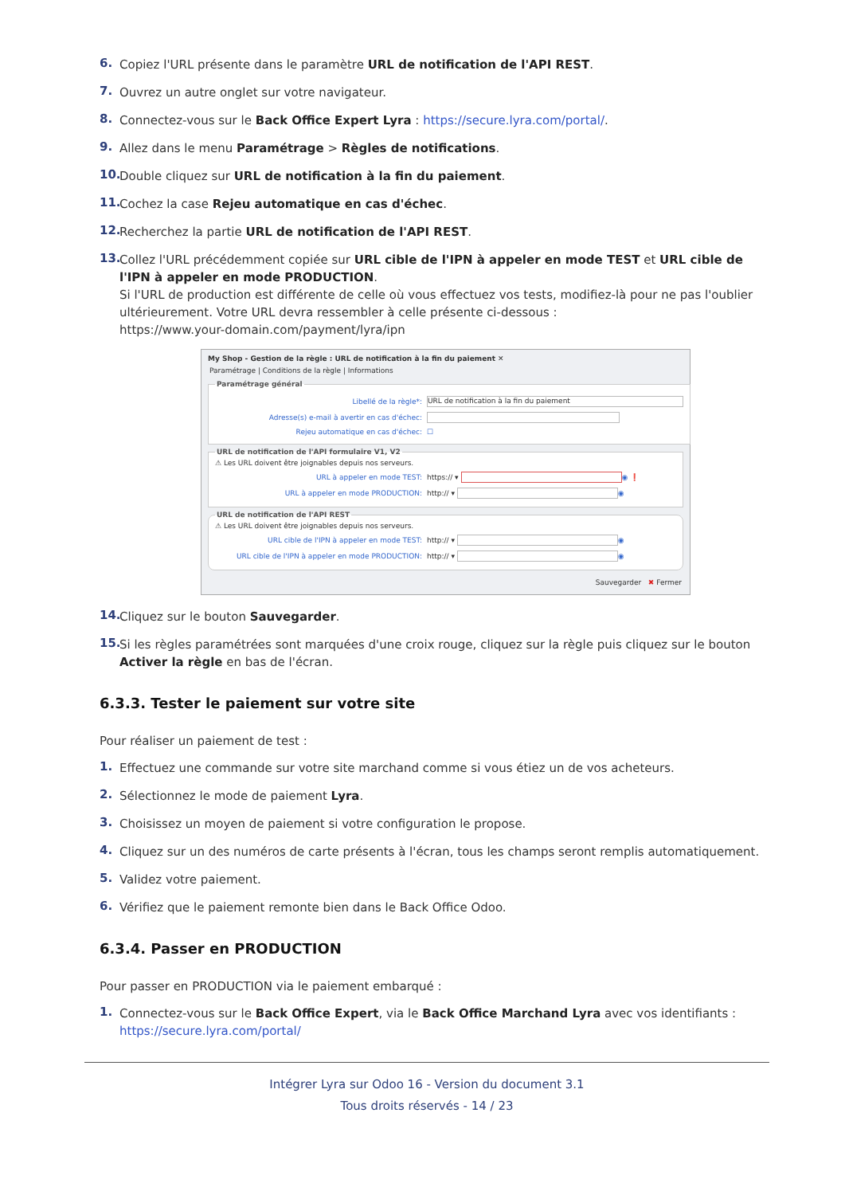6. Copiez l'URL présente dans le paramètre URL de notification de l'API REST.
7. Ouvrez un autre onglet sur votre navigateur.
8. Connectez-vous sur le Back Office Expert Lyra : https://secure.lyra.com/portal/.
9. Allez dans le menu Paramétrage > Règles de notifications.
10. Double cliquez sur URL de notification à la fin du paiement.
11. Cochez la case Rejeu automatique en cas d'échec.
12. Recherchez la partie URL de notification de l'API REST.
13. Collez l'URL précédemment copiée sur URL cible de l'IPN à appeler en mode TEST et URL cible de l'IPN à appeler en mode PRODUCTION.
Si l'URL de production est différente de celle où vous effectuez vos tests, modifiez-là pour ne pas l'oublier ultérieurement. Votre URL devra ressembler à celle présente ci-dessous :
https://www.your-domain.com/payment/lyra/ipn
My Shop - Gestion de la règle : URL de notification à la fin du paiement ✕
Paramétrage | Conditions de la règle | Informations
Paramétrage général
Libellé de la règle*: URL de notification à la fin du paiement
Adresse(s) e-mail à avertir en cas d'échec:
Rejeu automatique en cas d'échec: ☐
URL de notification de l'API formulaire V1, V2
⚠ Les URL doivent être joignables depuis nos serveurs.
URL à appeler en mode TEST: https:// ▾ ◉ ❗
URL à appeler en mode PRODUCTION: http:// ▾ ◉
URL de notification de l'API REST
⚠ Les URL doivent être joignables depuis nos serveurs.
URL cible de l'IPN à appeler en mode TEST: http:// ▾ ◉
URL cible de l'IPN à appeler en mode PRODUCTION: http:// ▾ ◉
Sauvegarder ✖ Fermer
14. Cliquez sur le bouton Sauvegarder.
15. Si les règles paramétrées sont marquées d'une croix rouge, cliquez sur la règle puis cliquez sur le bouton Activer la règle en bas de l'écran.
6.3.3. Tester le paiement sur votre site
Pour réaliser un paiement de test :
1. Effectuez une commande sur votre site marchand comme si vous étiez un de vos acheteurs.
2. Sélectionnez le mode de paiement Lyra.
3. Choisissez un moyen de paiement si votre configuration le propose.
4. Cliquez sur un des numéros de carte présents à l'écran, tous les champs seront remplis automatiquement.
5. Validez votre paiement.
6. Vérifiez que le paiement remonte bien dans le Back Office Odoo.
6.3.4. Passer en PRODUCTION
Pour passer en PRODUCTION via le paiement embarqué :
1. Connectez-vous sur le Back Office Expert, via le Back Office Marchand Lyra avec vos identifiants :
https://secure.lyra.com/portal/
Intégrer Lyra sur Odoo 16 - Version du document 3.1
Tous droits réservés - 14 / 23